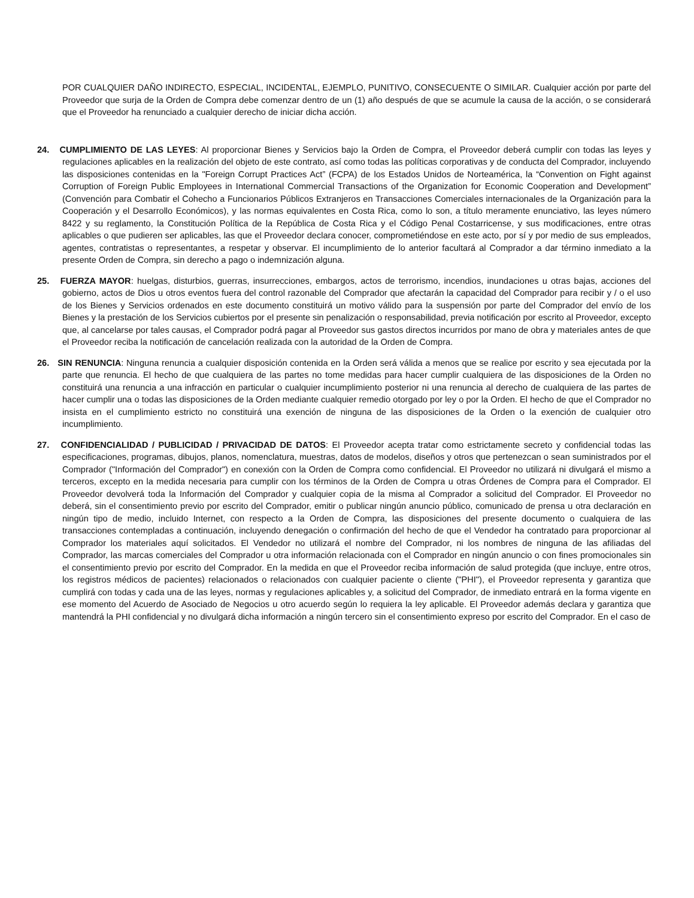POR CUALQUIER DAÑO INDIRECTO, ESPECIAL, INCIDENTAL, EJEMPLO, PUNITIVO, CONSECUENTE O SIMILAR. Cualquier acción por parte del Proveedor que surja de la Orden de Compra debe comenzar dentro de un (1) año después de que se acumule la causa de la acción, o se considerará que el Proveedor ha renunciado a cualquier derecho de iniciar dicha acción.
24. CUMPLIMIENTO DE LAS LEYES: Al proporcionar Bienes y Servicios bajo la Orden de Compra, el Proveedor deberá cumplir con todas las leyes y regulaciones aplicables en la realización del objeto de este contrato, así como todas las políticas corporativas y de conducta del Comprador, incluyendo las disposiciones contenidas en la "Foreign Corrupt Practices Act” (FCPA) de los Estados Unidos de Norteamérica, la “Convention on Fight against Corruption of Foreign Public Employees in International Commercial Transactions of the Organization for Economic Cooperation and Development” (Convención para Combatir el Cohecho a Funcionarios Públicos Extranjeros en Transacciones Comerciales internacionales de la Organización para la Cooperación y el Desarrollo Económicos), y las normas equivalentes en Costa Rica, como lo son, a título meramente enunciativo, las leyes número 8422 y su reglamento, la Constitución Política de la República de Costa Rica y el Código Penal Costarricense, y sus modificaciones, entre otras aplicables o que pudieren ser aplicables, las que el Proveedor declara conocer, comprometiéndose en este acto, por sí y por medio de sus empleados, agentes, contratistas o representantes, a respetar y observar. El incumplimiento de lo anterior facultará al Comprador a dar término inmediato a la presente Orden de Compra, sin derecho a pago o indemnización alguna.
25. FUERZA MAYOR: huelgas, disturbios, guerras, insurrecciones, embargos, actos de terrorismo, incendios, inundaciones u otras bajas, acciones del gobierno, actos de Dios u otros eventos fuera del control razonable del Comprador que afectarán la capacidad del Comprador para recibir y / o el uso de los Bienes y Servicios ordenados en este documento constituirá un motivo válido para la suspensión por parte del Comprador del envío de los Bienes y la prestación de los Servicios cubiertos por el presente sin penalización o responsabilidad, previa notificación por escrito al Proveedor, excepto que, al cancelarse por tales causas, el Comprador podrá pagar al Proveedor sus gastos directos incurridos por mano de obra y materiales antes de que el Proveedor reciba la notificación de cancelación realizada con la autoridad de la Orden de Compra.
26. SIN RENUNCIA: Ninguna renuncia a cualquier disposición contenida en la Orden será válida a menos que se realice por escrito y sea ejecutada por la parte que renuncia. El hecho de que cualquiera de las partes no tome medidas para hacer cumplir cualquiera de las disposiciones de la Orden no constituirá una renuncia a una infracción en particular o cualquier incumplimiento posterior ni una renuncia al derecho de cualquiera de las partes de hacer cumplir una o todas las disposiciones de la Orden mediante cualquier remedio otorgado por ley o por la Orden. El hecho de que el Comprador no insista en el cumplimiento estricto no constituirá una exención de ninguna de las disposiciones de la Orden o la exención de cualquier otro incumplimiento.
27. CONFIDENCIALIDAD / PUBLICIDAD / PRIVACIDAD DE DATOS: El Proveedor acepta tratar como estrictamente secreto y confidencial todas las especificaciones, programas, dibujos, planos, nomenclatura, muestras, datos de modelos, diseños y otros que pertenezcan o sean suministrados por el Comprador ("Información del Comprador") en conexión con la Orden de Compra como confidencial. El Proveedor no utilizará ni divulgará el mismo a terceros, excepto en la medida necesaria para cumplir con los términos de la Orden de Compra u otras Órdenes de Compra para el Comprador. El Proveedor devolverá toda la Información del Comprador y cualquier copia de la misma al Comprador a solicitud del Comprador. El Proveedor no deberá, sin el consentimiento previo por escrito del Comprador, emitir o publicar ningún anuncio público, comunicado de prensa u otra declaración en ningún tipo de medio, incluido Internet, con respecto a la Orden de Compra, las disposiciones del presente documento o cualquiera de las transacciones contempladas a continuación, incluyendo denegación o confirmación del hecho de que el Vendedor ha contratado para proporcionar al Comprador los materiales aquí solicitados. El Vendedor no utilizará el nombre del Comprador, ni los nombres de ninguna de las afiliadas del Comprador, las marcas comerciales del Comprador u otra información relacionada con el Comprador en ningún anuncio o con fines promocionales sin el consentimiento previo por escrito del Comprador. En la medida en que el Proveedor reciba información de salud protegida (que incluye, entre otros, los registros médicos de pacientes) relacionados o relacionados con cualquier paciente o cliente ("PHI"), el Proveedor representa y garantiza que cumplirá con todas y cada una de las leyes, normas y regulaciones aplicables y, a solicitud del Comprador, de inmediato entrará en la forma vigente en ese momento del Acuerdo de Asociado de Negocios u otro acuerdo según lo requiera la ley aplicable. El Proveedor además declara y garantiza que mantendrá la PHI confidencial y no divulgará dicha información a ningún tercero sin el consentimiento expreso por escrito del Comprador. En el caso de